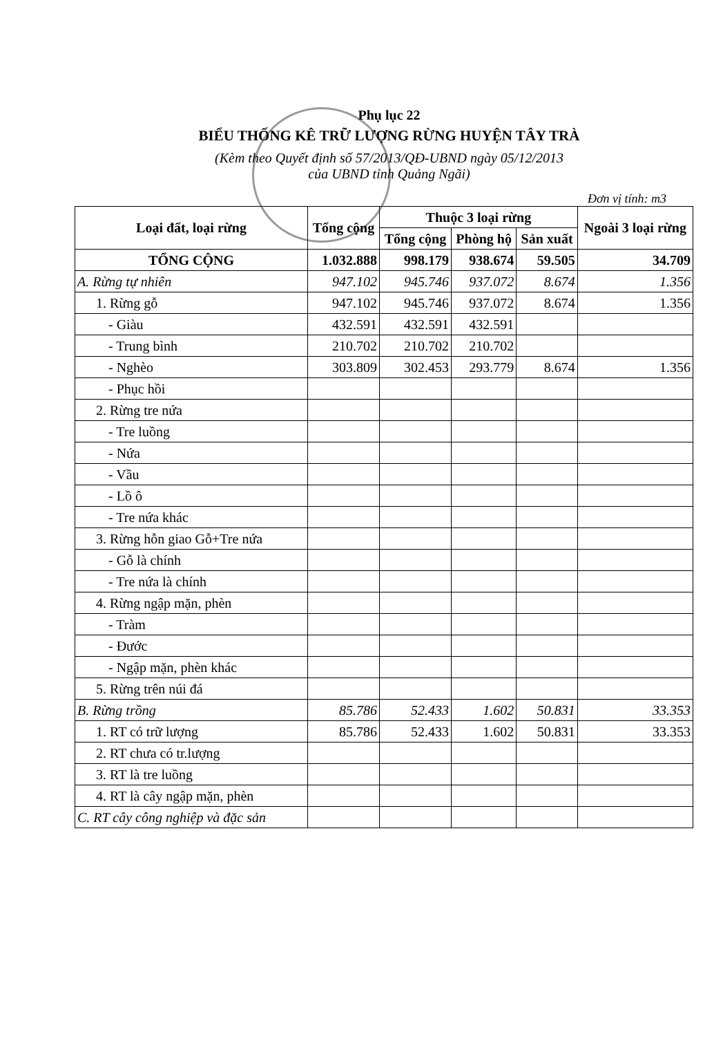Phụ lục 22
BIỂU THỐNG KÊ TRỮ LƯỢNG RỪNG HUYỆN TÂY TRÀ
(Kèm theo Quyết định số 57/2013/QĐ-UBND ngày 05/12/2013
của UBND tỉnh Quảng Ngãi)
Đơn vị tính: m3
| Loại đất, loại rừng | Tổng cộng | Thuộc 3 loại rừng | | | Ngoài 3 loại rừng |
| --- | --- | --- | --- | --- | --- |
| | | Tổng cộng | Phòng hộ | Sản xuất | |
| TỔNG CỘNG | 1.032.888 | 998.179 | 938.674 | 59.505 | 34.709 |
| A. Rừng tự nhiên | 947.102 | 945.746 | 937.072 | 8.674 | 1.356 |
| 1. Rừng gỗ | 947.102 | 945.746 | 937.072 | 8.674 | 1.356 |
| - Giàu | 432.591 | 432.591 | 432.591 | | |
| - Trung bình | 210.702 | 210.702 | 210.702 | | |
| - Nghèo | 303.809 | 302.453 | 293.779 | 8.674 | 1.356 |
| - Phục hồi | | | | | |
| 2. Rừng tre nứa | | | | | |
| - Tre luồng | | | | | |
| - Nứa | | | | | |
| - Vầu | | | | | |
| - Lồ ô | | | | | |
| - Tre nứa khác | | | | | |
| 3. Rừng hỗn giao Gỗ+Tre nứa | | | | | |
| - Gỗ là chính | | | | | |
| - Tre nứa là chính | | | | | |
| 4. Rừng ngập mặn, phèn | | | | | |
| - Tràm | | | | | |
| - Đước | | | | | |
| - Ngập mặn, phèn khác | | | | | |
| 5. Rừng trên núi đá | | | | | |
| B. Rừng trồng | 85.786 | 52.433 | 1.602 | 50.831 | 33.353 |
| 1. RT có trữ lượng | 85.786 | 52.433 | 1.602 | 50.831 | 33.353 |
| 2. RT chưa có tr.lượng | | | | | |
| 3. RT là tre luồng | | | | | |
| 4. RT là cây ngập mặn, phèn | | | | | |
| C. RT cây công nghiệp và đặc sản | | | | | |